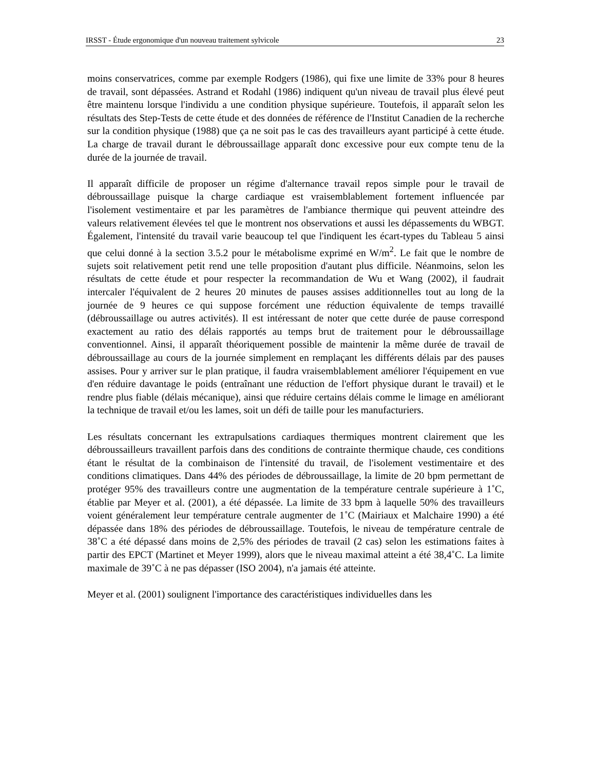IRSST - Étude ergonomique d'un nouveau traitement sylvicole 23
moins conservatrices, comme par exemple Rodgers (1986), qui fixe une limite de 33% pour 8 heures de travail, sont dépassées. Astrand et Rodahl (1986) indiquent qu'un niveau de travail plus élevé peut être maintenu lorsque l'individu a une condition physique supérieure. Toutefois, il apparaît selon les résultats des Step-Tests de cette étude et des données de référence de l'Institut Canadien de la recherche sur la condition physique (1988) que ça ne soit pas le cas des travailleurs ayant participé à cette étude. La charge de travail durant le débroussaillage apparaît donc excessive pour eux compte tenu de la durée de la journée de travail.
Il apparaît difficile de proposer un régime d'alternance travail repos simple pour le travail de débroussaillage puisque la charge cardiaque est vraisemblablement fortement influencée par l'isolement vestimentaire et par les paramètres de l'ambiance thermique qui peuvent atteindre des valeurs relativement élevées tel que le montrent nos observations et aussi les dépassements du WBGT. Également, l'intensité du travail varie beaucoup tel que l'indiquent les écart-types du Tableau 5 ainsi que celui donné à la section 3.5.2 pour le métabolisme exprimé en W/m<sup>2</sup>. Le fait que le nombre de sujets soit relativement petit rend une telle proposition d'autant plus difficile. Néanmoins, selon les résultats de cette étude et pour respecter la recommandation de Wu et Wang (2002), il faudrait intercaler l'équivalent de 2 heures 20 minutes de pauses assises additionnelles tout au long de la journée de 9 heures ce qui suppose forcément une réduction équivalente de temps travaillé (débroussaillage ou autres activités). Il est intéressant de noter que cette durée de pause correspond exactement au ratio des délais rapportés au temps brut de traitement pour le débroussaillage conventionnel. Ainsi, il apparaît théoriquement possible de maintenir la même durée de travail de débroussaillage au cours de la journée simplement en remplaçant les différents délais par des pauses assises. Pour y arriver sur le plan pratique, il faudra vraisemblablement améliorer l'équipement en vue d'en réduire davantage le poids (entraînant une réduction de l'effort physique durant le travail) et le rendre plus fiable (délais mécanique), ainsi que réduire certains délais comme le limage en améliorant la technique de travail et/ou les lames, soit un défi de taille pour les manufacturiers.
Les résultats concernant les extrapulsations cardiaques thermiques montrent clairement que les débroussailleurs travaillent parfois dans des conditions de contrainte thermique chaude, ces conditions étant le résultat de la combinaison de l'intensité du travail, de l'isolement vestimentaire et des conditions climatiques. Dans 44% des périodes de débroussaillage, la limite de 20 bpm permettant de protéger 95% des travailleurs contre une augmentation de la température centrale supérieure à 1˚C, établie par Meyer et al. (2001), a été dépassée. La limite de 33 bpm à laquelle 50% des travailleurs voient généralement leur température centrale augmenter de 1˚C (Mairiaux et Malchaire 1990) a été dépassée dans 18% des périodes de débroussaillage. Toutefois, le niveau de température centrale de 38˚C a été dépassé dans moins de 2,5% des périodes de travail (2 cas) selon les estimations faites à partir des EPCT (Martinet et Meyer 1999), alors que le niveau maximal atteint a été 38,4˚C. La limite maximale de 39˚C à ne pas dépasser (ISO 2004), n'a jamais été atteinte.
Meyer et al. (2001) soulignent l'importance des caractéristiques individuelles dans les